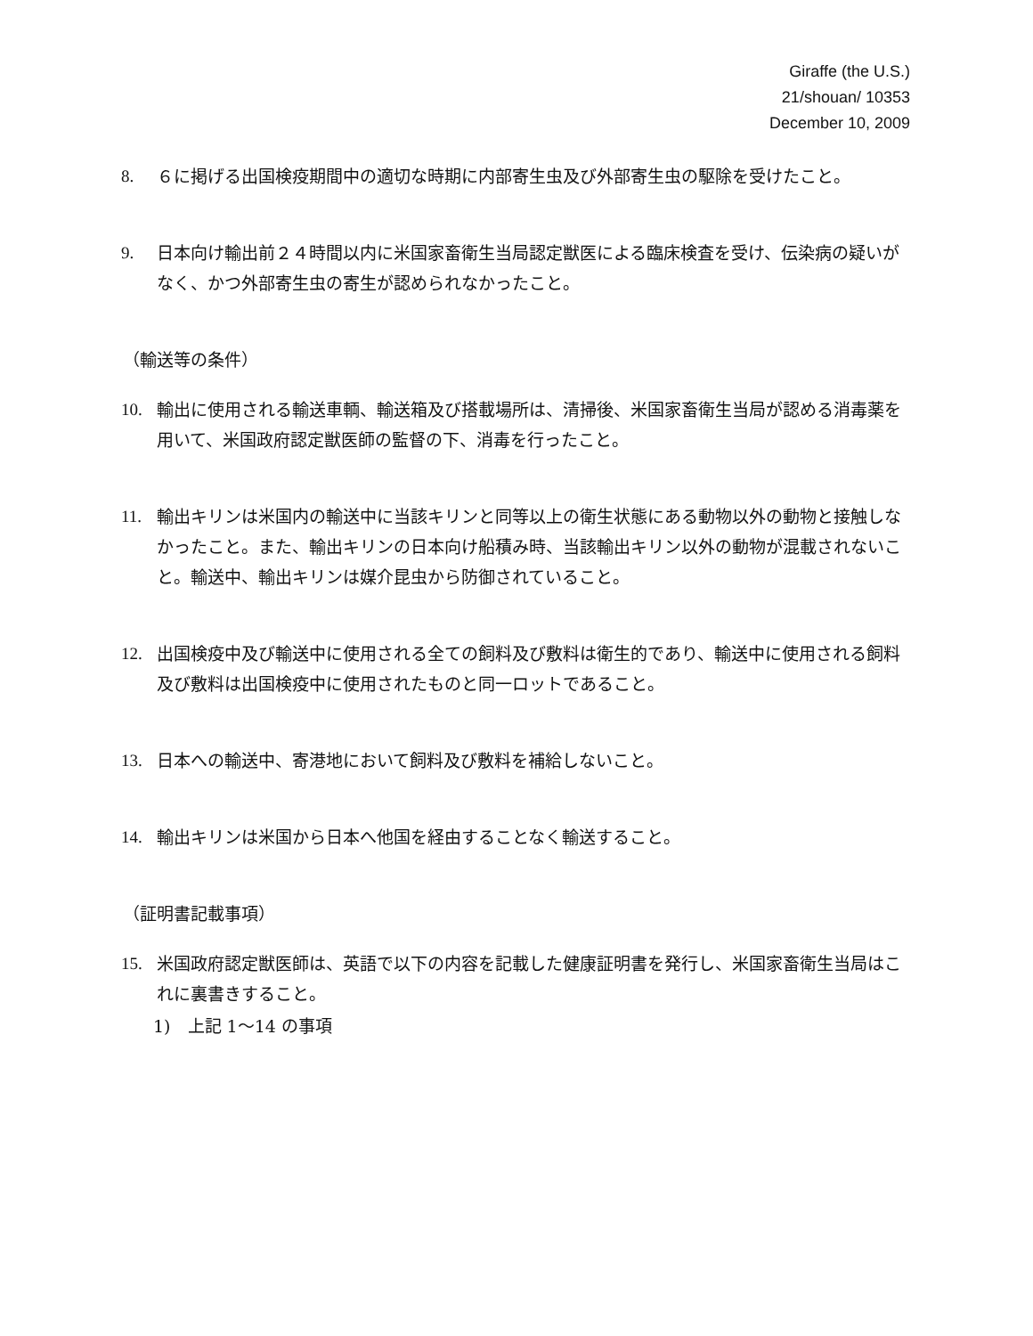Giraffe (the U.S.)
21/shouan/ 10353
December 10, 2009
8. ６に掲げる出国検疫期間中の適切な時期に内部寄生虫及び外部寄生虫の駆除を受けたこと。
9. 日本向け輸出前２４時間以内に米国家畜衛生当局認定獣医による臨床検査を受け、伝染病の疑いがなく、かつ外部寄生虫の寄生が認められなかったこと。
（輸送等の条件）
10. 輸出に使用される輸送車輌、輸送箱及び搭載場所は、清掃後、米国家畜衛生当局が認める消毒薬を用いて、米国政府認定獣医師の監督の下、消毒を行ったこと。
11. 輸出キリンは米国内の輸送中に当該キリンと同等以上の衛生状態にある動物以外の動物と接触しなかったこと。また、輸出キリンの日本向け船積み時、当該輸出キリン以外の動物が混載されないこと。輸送中、輸出キリンは媒介昆虫から防御されていること。
12. 出国検疫中及び輸送中に使用される全ての飼料及び敷料は衛生的であり、輸送中に使用される飼料及び敷料は出国検疫中に使用されたものと同一ロットであること。
13. 日本への輸送中、寄港地において飼料及び敷料を補給しないこと。
14. 輸出キリンは米国から日本へ他国を経由することなく輸送すること。
（証明書記載事項）
15. 米国政府認定獣医師は、英語で以下の内容を記載した健康証明書を発行し、米国家畜衛生当局はこれに裏書きすること。
1)　上記 1～14 の事項